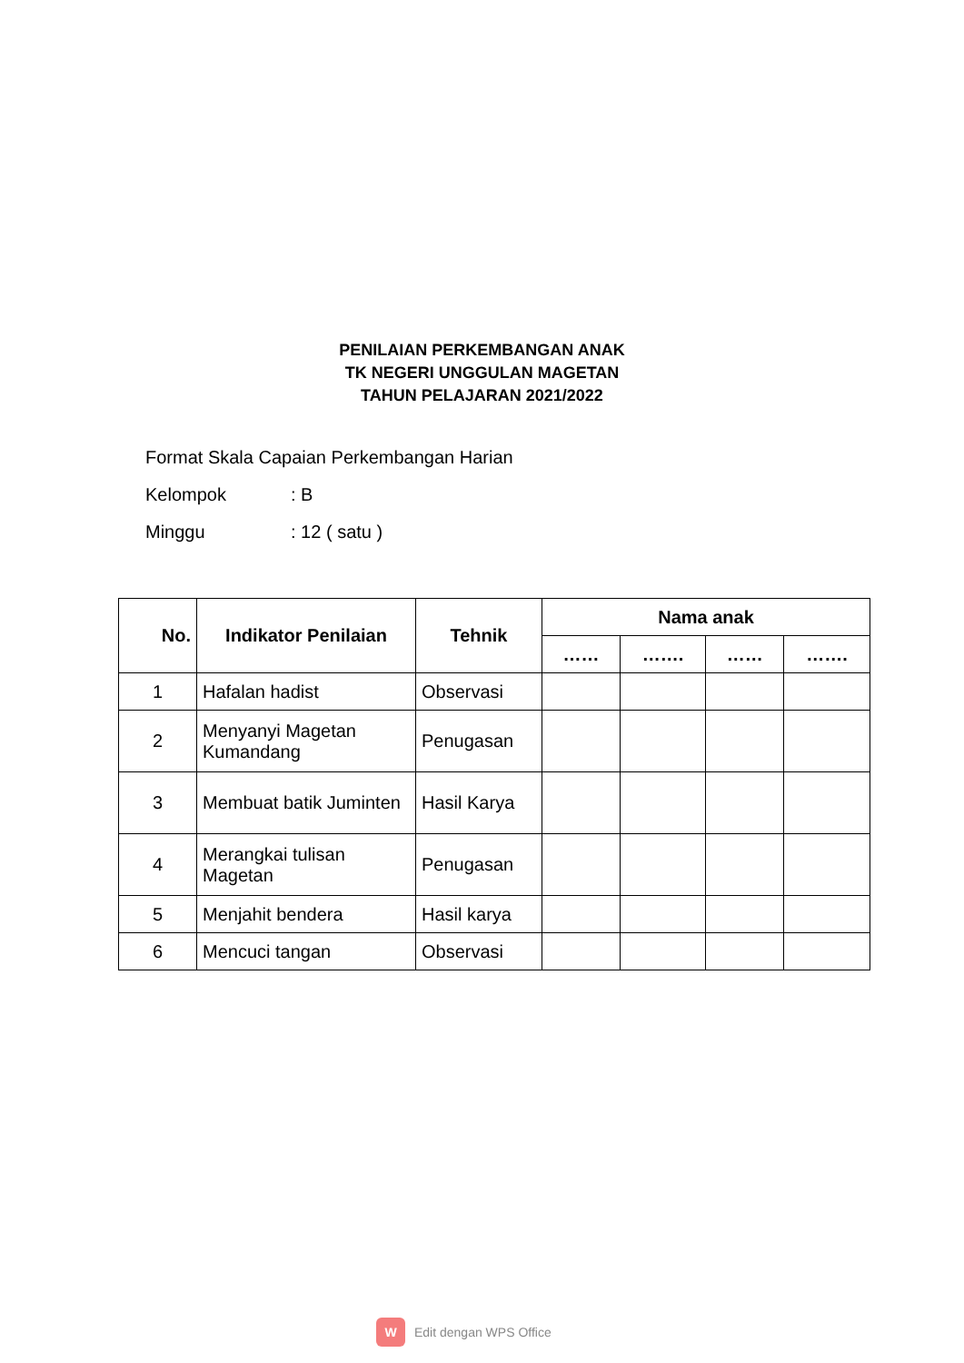PENILAIAN PERKEMBANGAN ANAK
TK NEGERI UNGGULAN MAGETAN
TAHUN PELAJARAN 2021/2022
Format Skala Capaian Perkembangan Harian
Kelompok: B
Minggu: 12 ( satu )
| No. | Indikator Penilaian | Tehnik | Nama anak | | | |
| --- | --- | --- | --- | --- | --- | --- |
| | | | …… | ……. | …… | ……. |
| 1 | Hafalan hadist | Observasi | | | | |
| 2 | Menyanyi Magetan Kumandang | Penugasan | | | | |
| 3 | Membuat batik Juminten | Hasil Karya | | | | |
| 4 | Merangkai tulisan Magetan | Penugasan | | | | |
| 5 | Menjahit bendera | Hasil karya | | | | |
| 6 | Mencuci tangan | Observasi | | | | |
W
Edit dengan WPS Office